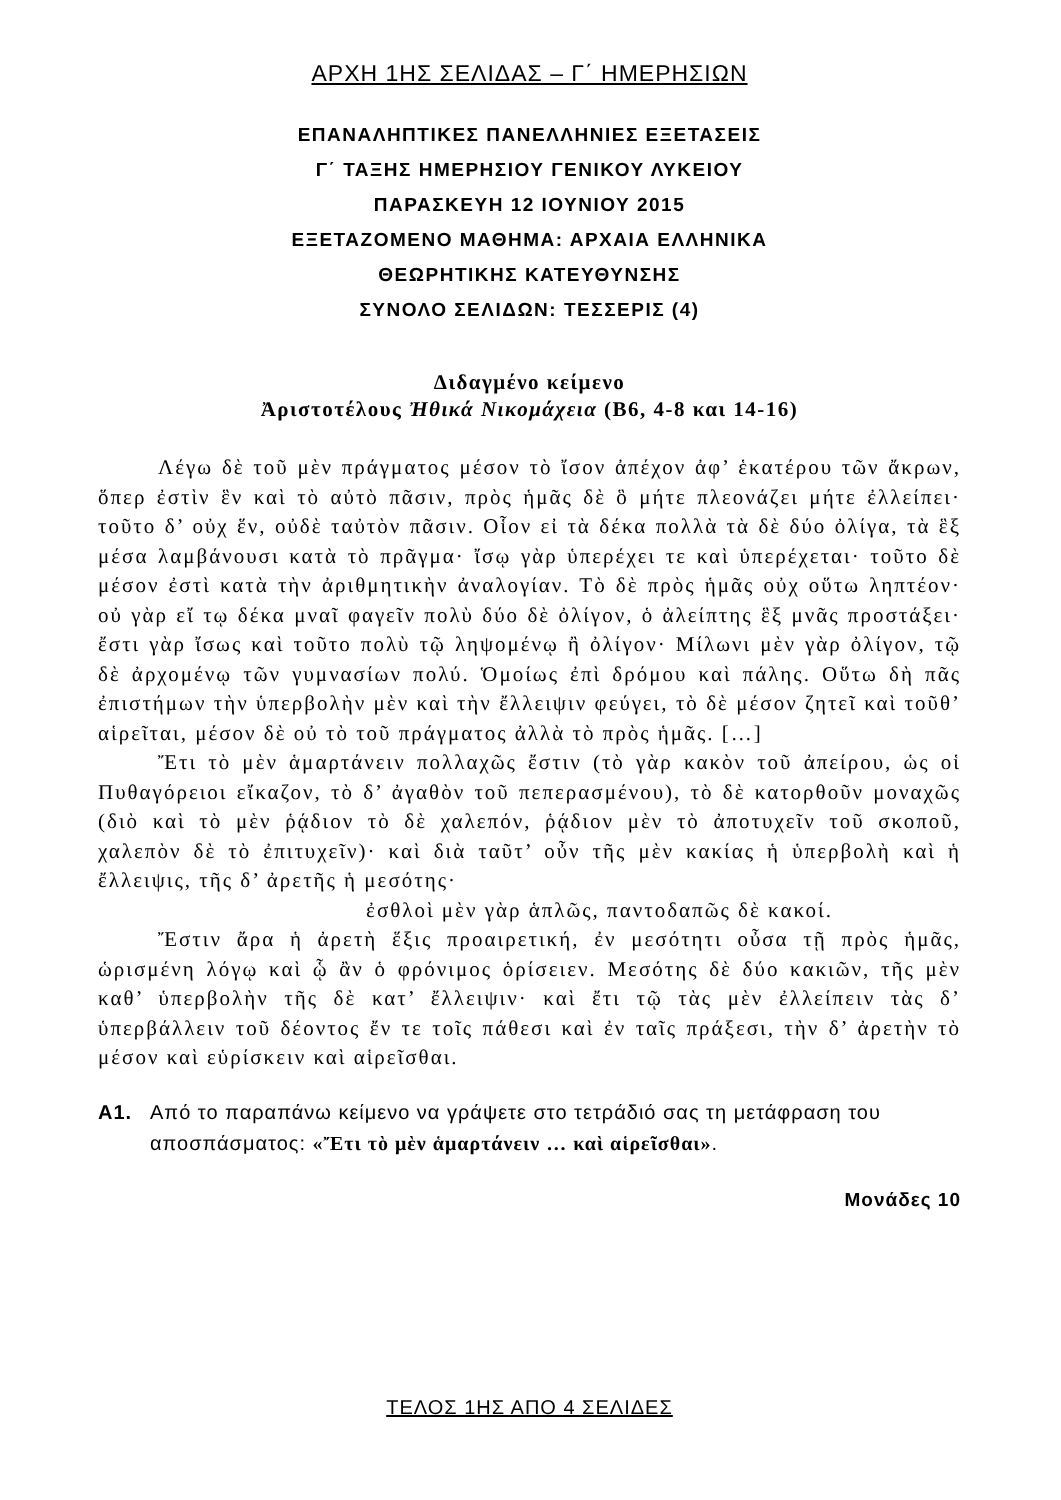ΑΡΧΗ 1ΗΣ ΣΕΛΙΔΑΣ – Γ΄ ΗΜΕΡΗΣΙΩΝ
ΕΠΑΝΑΛΗΠΤΙΚΕΣ ΠΑΝΕΛΛΗΝΙΕΣ ΕΞΕΤΑΣΕΙΣ
Γ΄ ΤΑΞΗΣ ΗΜΕΡΗΣΙΟΥ ΓΕΝΙΚΟΥ ΛΥΚΕΙΟΥ
ΠΑΡΑΣΚΕΥΗ 12 ΙΟΥΝΙΟΥ 2015
ΕΞΕΤΑΖΟΜΕΝΟ ΜΑΘΗΜΑ: ΑΡΧΑΙΑ ΕΛΛΗΝΙΚΑ
ΘΕΩΡΗΤΙΚΗΣ ΚΑΤΕΥΘΥΝΣΗΣ
ΣΥΝΟΛΟ ΣΕΛΙΔΩΝ: ΤΕΣΣΕΡΙΣ (4)
Διδαγμένο κείμενο
Ἀριστοτέλους Ἠθικά Νικομάχεια (Β6, 4-8 και 14-16)
Λέγω δὲ τοῦ μὲν πράγματος μέσον τὸ ἴσον ἀπέχον ἀφ’ ἑκατέρου τῶν ἄκρων, ὅπερ ἐστὶν ἓν καὶ τὸ αὐτὸ πᾶσιν, πρὸς ἡμᾶς δὲ ὃ μήτε πλεονάζει μήτε ἐλλείπει· τοῦτο δ’ οὐχ ἕν, οὐδὲ ταὐτὸν πᾶσιν. Οἷον εἰ τὰ δέκα πολλὰ τὰ δὲ δύο ὀλίγα, τὰ ἓξ μέσα λαμβάνουσι κατὰ τὸ πρᾶγμα· ἴσῳ γὰρ ὑπερέχει τε καὶ ὑπερέχεται· τοῦτο δὲ μέσον ἐστὶ κατὰ τὴν ἀριθμητικὴν ἀναλογίαν. Τὸ δὲ πρὸς ἡμᾶς οὐχ οὕτω ληπτέον· οὐ γὰρ εἴ τῳ δέκα μναῖ φαγεῖν πολὺ δύο δὲ ὀλίγον, ὁ ἀλείπτης ἓξ μνᾶς προστάξει· ἔστι γὰρ ἴσως καὶ τοῦτο πολὺ τῷ ληψομένῳ ἢ ὀλίγον· Μίλωνι μὲν γὰρ ὀλίγον, τῷ δὲ ἀρχομένῳ τῶν γυμνασίων πολύ. Ὁμοίως ἐπὶ δρόμου καὶ πάλης. Οὕτω δὴ πᾶς ἐπιστήμων τὴν ὑπερβολὴν μὲν καὶ τὴν ἔλλειψιν φεύγει, τὸ δὲ μέσον ζητεῖ καὶ τοῦθ’ αἱρεῖται, μέσον δὲ οὐ τὸ τοῦ πράγματος ἀλλὰ τὸ πρὸς ἡμᾶς. […]
Ἔτι τὸ μὲν ἁμαρτάνειν πολλαχῶς ἔστιν (τὸ γὰρ κακὸν τοῦ ἀπείρου, ὡς οἱ Πυθαγόρειοι εἴκαζον, τὸ δ’ ἀγαθὸν τοῦ πεπερασμένου), τὸ δὲ κατορθοῦν μοναχῶς (διὸ καὶ τὸ μὲν ῥᾴδιον τὸ δὲ χαλεπόν, ῥᾴδιον μὲν τὸ ἀποτυχεῖν τοῦ σκοποῦ, χαλεπὸν δὲ τὸ ἐπιτυχεῖν)· καὶ διὰ ταῦτ’ οὖν τῆς μὲν κακίας ἡ ὑπερβολὴ καὶ ἡ ἔλλειψις, τῆς δ’ ἀρετῆς ἡ μεσότης·
ἐσθλοὶ μὲν γὰρ ἁπλῶς, παντοδαπῶς δὲ κακοί.
Ἔστιν ἄρα ἡ ἀρετὴ ἕξις προαιρετική, ἐν μεσότητι οὖσα τῇ πρὸς ἡμᾶς, ὡρισμένη λόγῳ καὶ ᾧ ἂν ὁ φρόνιμος ὁρίσειεν. Μεσότης δὲ δύο κακιῶν, τῆς μὲν καθ’ ὑπερβολὴν τῆς δὲ κατ’ ἔλλειψιν· καὶ ἔτι τῷ τὰς μὲν ἐλλείπειν τὰς δ’ ὑπερβάλλειν τοῦ δέοντος ἔν τε τοῖς πάθεσι καὶ ἐν ταῖς πράξεσι, τὴν δ’ ἀρετὴν τὸ μέσον καὶ εὑρίσκειν καὶ αἱρεῖσθαι.
Α1. Από το παραπάνω κείμενο να γράψετε στο τετράδιό σας τη μετάφραση του αποσπάσματος: «Ἔτι τὸ μὲν ἁμαρτάνειν … καὶ αἱρεῖσθαι».
Μονάδες 10
ΤΕΛΟΣ 1ΗΣ ΑΠΟ 4 ΣΕΛΙΔΕΣ